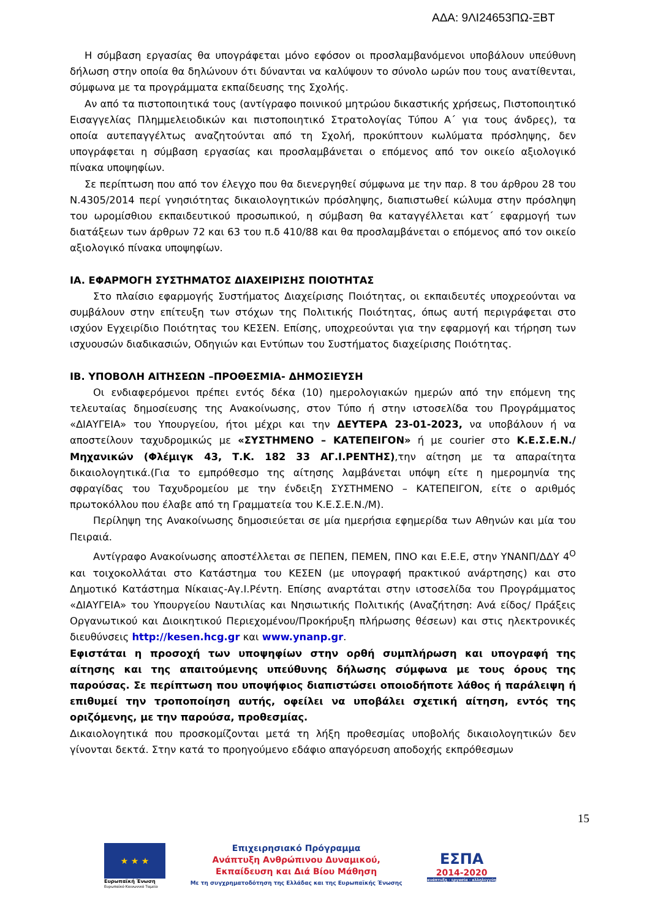ΑΔΑ: 9ΛΙ24653ΠΩ-ΞΒΤ
Η σύμβαση εργασίας θα υπογράφεται μόνο εφόσον οι προσλαμβανόμενοι υποβάλουν υπεύθυνη δήλωση στην οποία θα δηλώνουν ότι δύνανται να καλύψουν το σύνολο ωρών που τους ανατίθενται, σύμφωνα με τα προγράμματα εκπαίδευσης της Σχολής.
Αν από τα πιστοποιητικά τους (αντίγραφο ποινικού μητρώου δικαστικής χρήσεως, Πιστοποιητικό Εισαγγελίας Πλημμελειοδικών και πιστοποιητικό Στρατολογίας Τύπου Α΄ για τους άνδρες), τα οποία αυτεπαγγέλτως αναζητούνται από τη Σχολή, προκύπτουν κωλύματα πρόσληψης, δεν υπογράφεται η σύμβαση εργασίας και προσλαμβάνεται ο επόμενος από τον οικείο αξιολογικό πίνακα υποψηφίων.
Σε περίπτωση που από τον έλεγχο που θα διενεργηθεί σύμφωνα με την παρ. 8 του άρθρου 28 του Ν.4305/2014 περί γνησιότητας δικαιολογητικών πρόσληψης, διαπιστωθεί κώλυμα στην πρόσληψη του ωρομίσθιου εκπαιδευτικού προσωπικού, η σύμβαση θα καταγγέλλεται κατ΄ εφαρμογή των διατάξεων των άρθρων 72 και 63 του π.δ 410/88 και θα προσλαμβάνεται ο επόμενος από τον οικείο αξιολογικό πίνακα υποψηφίων.
ΙΑ. ΕΦΑΡΜΟΓΗ ΣΥΣΤΗΜΑΤΟΣ ΔΙΑΧΕΙΡΙΣΗΣ ΠΟΙΟΤΗΤΑΣ
Στο πλαίσιο εφαρμογής Συστήματος Διαχείρισης Ποιότητας, οι εκπαιδευτές υποχρεούνται να συμβάλουν στην επίτευξη των στόχων της Πολιτικής Ποιότητας, όπως αυτή περιγράφεται στο ισχύον Εγχειρίδιο Ποιότητας του ΚΕΣΕΝ. Επίσης, υποχρεούνται για την εφαρμογή και τήρηση των ισχυουσών διαδικασιών, Οδηγιών και Εντύπων του Συστήματος διαχείρισης Ποιότητας.
ΙΒ. ΥΠΟΒΟΛΗ ΑΙΤΗΣΕΩΝ –ΠΡΟΘΕΣΜΙΑ- ΔΗΜΟΣΙΕΥΣΗ
Οι ενδιαφερόμενοι πρέπει εντός δέκα (10) ημερολογιακών ημερών από την επόμενη της τελευταίας δημοσίευσης της Ανακοίνωσης, στον Τύπο ή στην ιστοσελίδα του Προγράμματος «ΔΙΑΥΓΕΙΑ» του Υπουργείου, ήτοι μέχρι και την ΔΕΥΤΕΡΑ 23-01-2023, να υποβάλουν ή να αποστείλουν ταχυδρομικώς με «ΣΥΣΤΗΜΕΝΟ – ΚΑΤΕΠΕΙΓΟΝ» ή με courier στο Κ.Ε.Σ.Ε.Ν./Μηχανικών (Φλέμιγκ 43, Τ.Κ. 182 33 ΑΓ.Ι.ΡΕΝΤΗΣ),την αίτηση με τα απαραίτητα δικαιολογητικά.(Για το εμπρόθεσμο της αίτησης λαμβάνεται υπόψη είτε η ημερομηνία της σφραγίδας του Ταχυδρομείου με την ένδειξη ΣΥΣΤΗΜΕΝΟ – ΚΑΤΕΠΕΙΓΟΝ, είτε ο αριθμός πρωτοκόλλου που έλαβε από τη Γραμματεία του Κ.Ε.Σ.Ε.Ν./Μ).
Περίληψη της Ανακοίνωσης δημοσιεύεται σε μία ημερήσια εφημερίδα των Αθηνών και μία του Πειραιά.
Αντίγραφο Ανακοίνωσης αποστέλλεται σε ΠΕΠΕΝ, ΠΕΜΕΝ, ΠΝΟ και Ε.Ε.Ε, στην ΥΝΑΝΠ/ΔΔΥ 4<sup>Ο</sup> και τοιχοκολλάται στο Κατάστημα του ΚΕΣΕΝ (με υπογραφή πρακτικού ανάρτησης) και στο Δημοτικό Κατάστημα Νίκαιας-Αγ.Ι.Ρέντη. Επίσης αναρτάται στην ιστοσελίδα του Προγράμματος «ΔΙΑΥΓΕΙΑ» του Υπουργείου Ναυτιλίας και Νησιωτικής Πολιτικής (Αναζήτηση: Ανά είδος/ Πράξεις Οργανωτικού και Διοικητικού Περιεχομένου/Προκήρυξη πλήρωσης θέσεων) και στις ηλεκτρονικές διευθύνσεις http://kesen.hcg.gr και www.ynanp.gr.
Εφιστάται η προσοχή των υποψηφίων στην ορθή συμπλήρωση και υπογραφή της αίτησης και της απαιτούμενης υπεύθυνης δήλωσης σύμφωνα με τους όρους της παρούσας. Σε περίπτωση που υποψήφιος διαπιστώσει οποιοδήποτε λάθος ή παράλειψη ή επιθυμεί την τροποποίηση αυτής, οφείλει να υποβάλει σχετική αίτηση, εντός της οριζόμενης, με την παρούσα, προθεσμίας.
Δικαιολογητικά που προσκομίζονται μετά τη λήξη προθεσμίας υποβολής δικαιολογητικών δεν γίνονται δεκτά. Στην κατά το προηγούμενο εδάφιο απαγόρευση αποδοχής εκπρόθεσμων
15
★ ★ ★
Ευρωπαϊκή Ένωση
Ευρωπαϊκό Κοινωνικό Ταμείο
Επιχειρησιακό Πρόγραμμα
Ανάπτυξη Ανθρώπινου Δυναμικού,
Εκπαίδευση και Διά Βίου Μάθηση
Με τη συγχρηματοδότηση της Ελλάδας και της Ευρωπαϊκής Ένωσης
ΕΣΠΑ
2014-2020
ανάπτυξη - εργασία - αλληλεγγύη